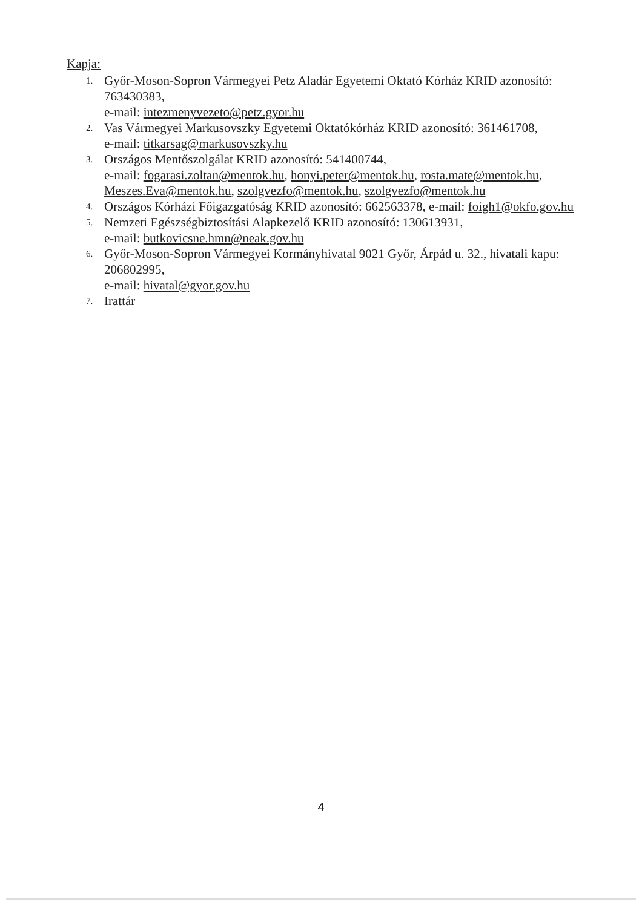Kapja:
1.
Győr-Moson-Sopron Vármegyei Petz Aladár Egyetemi Oktató Kórház KRID azonosító: 763430383,
e-mail: intezmenyvezeto@petz.gyor.hu
2.
Vas Vármegyei Markusovszky Egyetemi Oktatókórház KRID azonosító: 361461708,
e-mail: titkarsag@markusovszky.hu
3.
Országos Mentőszolgálat KRID azonosító: 541400744,
e-mail: fogarasi.zoltan@mentok.hu, honyi.peter@mentok.hu, rosta.mate@mentok.hu, Meszes.Eva@mentok.hu, szolgvezfo@mentok.hu, szolgvezfo@mentok.hu
4.
Országos Kórházi Főigazgatóság KRID azonosító: 662563378, e-mail: foigh1@okfo.gov.hu
5.
Nemzeti Egészségbiztosítási Alapkezelő KRID azonosító: 130613931,
e-mail: butkovicsne.hmn@neak.gov.hu
6.
Győr-Moson-Sopron Vármegyei Kormányhivatal 9021 Győr, Árpád u. 32., hivatali kapu: 206802995,
e-mail: hivatal@gyor.gov.hu
7.
Irattár
4